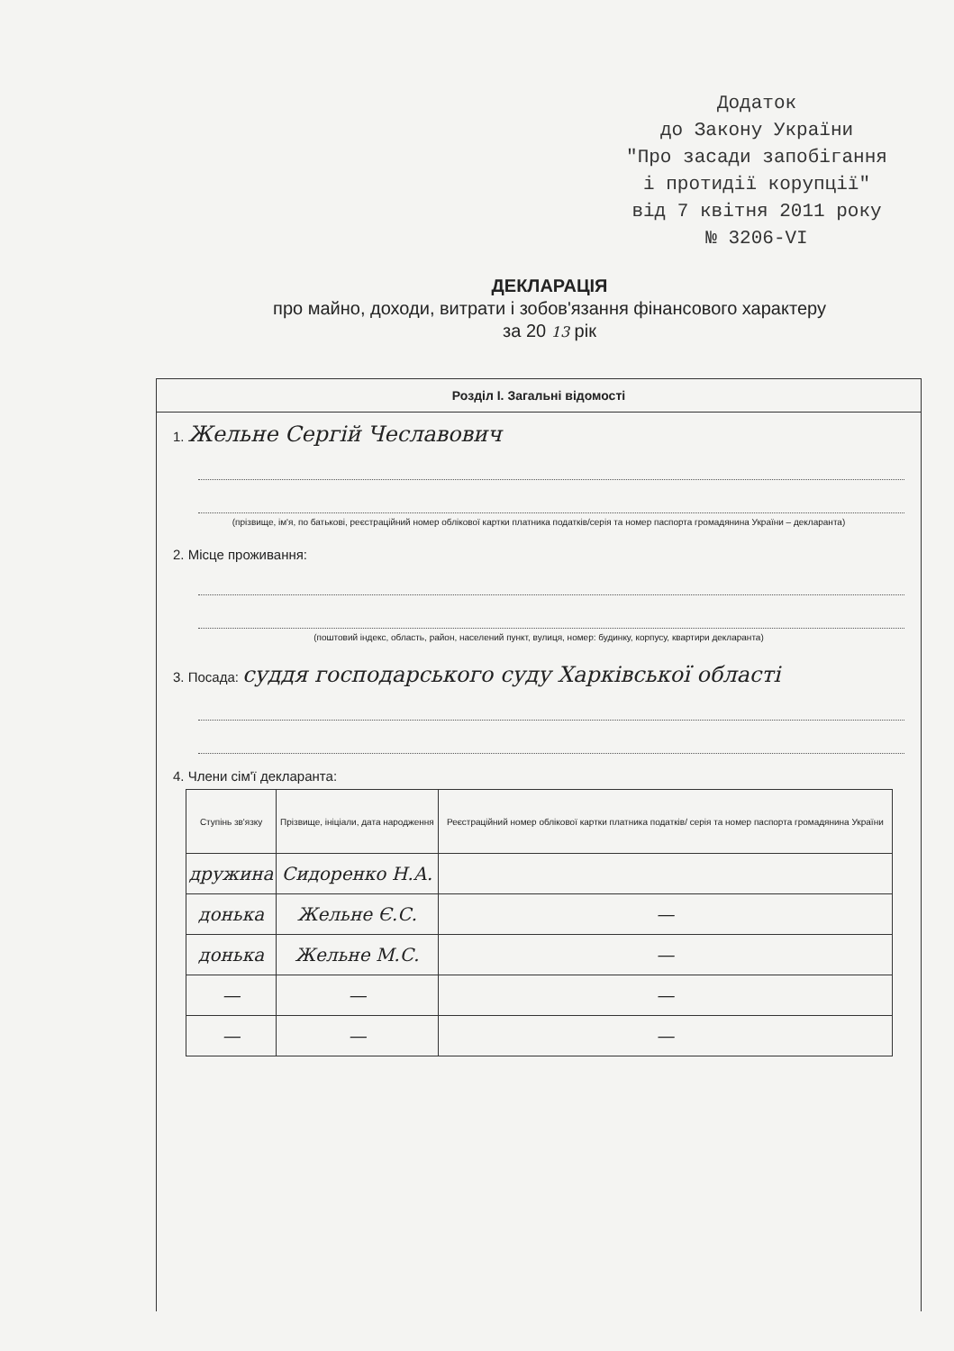Додаток
до Закону України
"Про засади запобігання
і протидії корупції"
від 7 квітня 2011 року
№ 3206-VI
ДЕКЛАРАЦІЯ
про майно, доходи, витрати і зобов'язання фінансового характеру
за 20 13 рік
Розділ I. Загальні відомості
1. Жельне Сергій Чеславович
(прізвище, ім'я, по батькові, реєстраційний номер облікової картки платника податків/серія та номер паспорта громадянина України – декларанта)
2. Місце проживання:
(поштовий індекс, область, район, населений пункт, вулиця, номер: будинку, корпусу, квартири декларанта)
3. Посада: суддя господарського суду Харківської області
4. Члени сім'ї декларанта:
| Ступінь зв'язку | Прізвище, ініціали, дата народження | Реєстраційний номер облікової картки платника податків/ серія та номер паспорта громадянина України |
| --- | --- | --- |
| дружина | Сидоренко Н.А. | |
| донька | Жельне Є.С. | — |
| донька | Жельне М.С. | — |
| — | — | — |
| — | — | — |